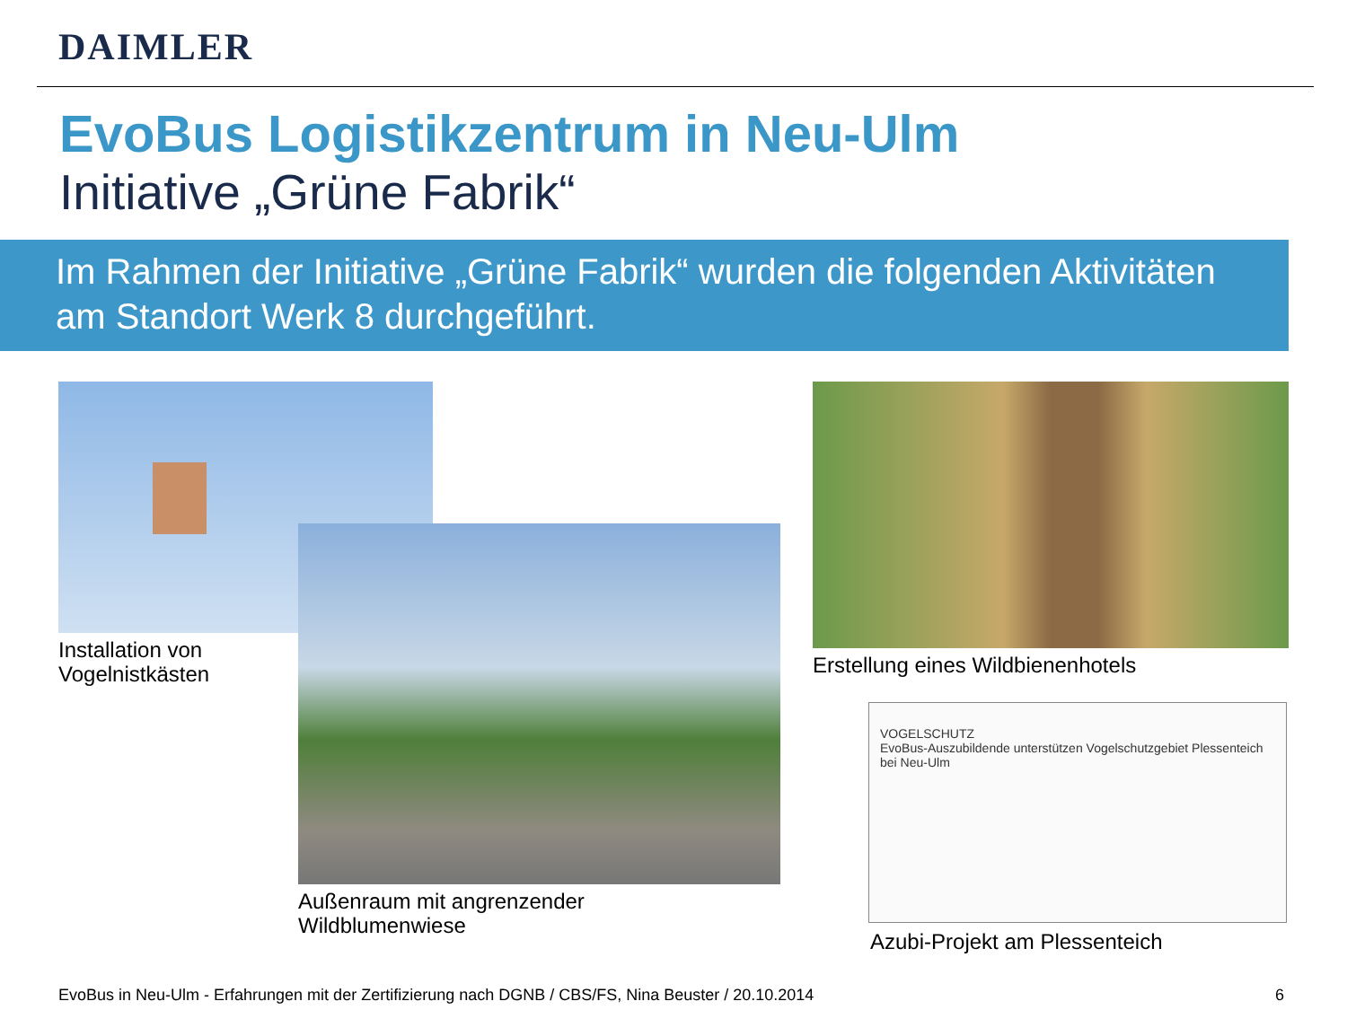DAIMLER
EvoBus Logistikzentrum in Neu-Ulm
Initiative „Grüne Fabrik“
Im Rahmen der Initiative „Grüne Fabrik“ wurden die folgenden Aktivitäten am Standort Werk 8 durchgeführt.
Installation von
Vogelnistkästen
Außenraum mit angrenzender
Wildblumenwiese
Erstellung eines Wildbienenhotels
VOGELSCHUTZ
EvoBus-Auszubildende unterstützen Vogelschutzgebiet Plessenteich bei Neu-Ulm
Azubi-Projekt am Plessenteich
EvoBus in Neu-Ulm - Erfahrungen mit der Zertifizierung nach DGNB / CBS/FS, Nina Beuster / 20.10.2014
6